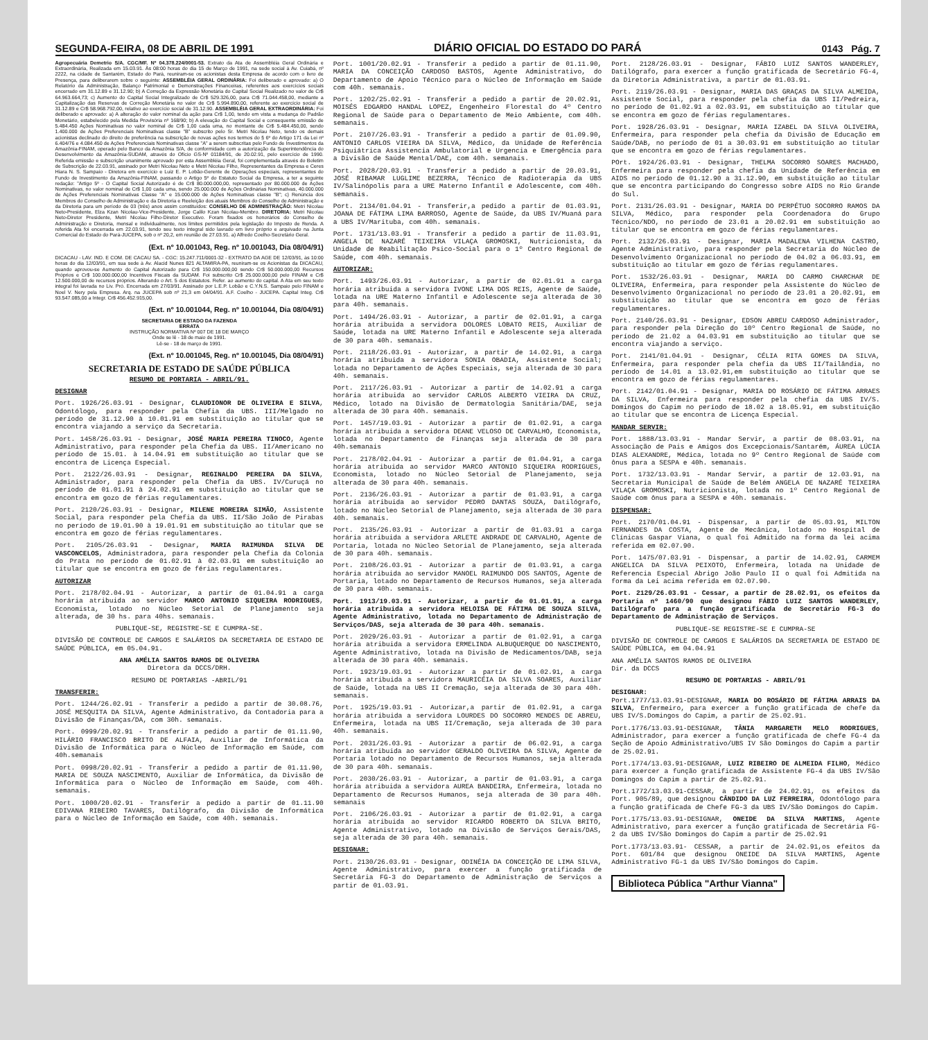SEGUNDA-FEIRA, 08 DE ABRIL DE 1991 DIÁRIO OFICIAL DO ESTADO DO PARÁ 0143 Pág. 7
Agropecuária Demetrio S/A. CGC/MF. Nº 04.378.224/0001-53. Extrato da Ata de Assembléia Geral Ordinária e Extraordinária, Realizada em 15.03.91. Às 08:00 horas do dia 15 de Março de 1991, na sede social à Av. Cuiabá, nº 2222, na cidade de Santarém, Estado do Pará, reuniram-se os acionistas desta Empresa de acordo com o livro de Presença, para deliberarem sobre o seguinte: ASSEMBLÉIA GERAL ORDINÁRIA: Foi deliberado e aprovado: a) O Relatório da Administração, Balanço Patrimonial e Demonstrações Financeiras, referentes aos exercícios sociais encerrado em 31.12.89 e 31.12.90; b) A Correção da Expressão Monetária do Capital Social Realizado no valor de Cr$ 64.963.664,73; c) Aumento do Capital Social Integralizado de Cr$ 529.326,00, para Cr$ 71.044.458,00, mediante a Capitalização das Reservas de Correção Monetária no valor de Cr$ 5.994.890,00, referente ao exercício social de 31.12.89 e Cr$ 58.968.792,00, relativo ao exercício social de 31.12.90. ASSEMBLÉIA GERAL EXTRAORDINÁRIA: Foi deliberado e aprovado: a) A alteração do valor nominal da ação para Cr$ 1,00, tendo em vista a mudança do Padrão Monetário, estabelecido pela Medida Provisória nº 168/90; b) A elevação do Capital Social e consequente emissão de 5.484.450 Ações Nominativas no valor nominal de Cr$ 1,00 cada uma, no montante de Cr$ 5.484.450,00, sendo 1.400.000 de Ações Preferenciais Nominativas classe "B" subscrito pelo Sr. Metri Nicolau Neto, tendo os demais acionistas declinado do direito de preferência na subscrição de novas ações nos termos do § 6º do Artigo 171 da Lei nº 6.404/76 e 4.084.450 de Ações Preferenciais Nominativas classe "A" a serem subscritas pelo Fundo de Investimentos da Amazônia-FINAM, operado pelo Banco da Amazônia S/A, de conformidade com a autorização da Superintendência do Desenvolvimento da Amazônia-SUDAM, através do Ofício GS-Nº 01184/91, de 20.02.91, pelo exercício de 1990. Referida emissão e subscrição unanimente aprovado por esta Assembléia Geral, foi complementada através do Boletim de Subscrição de 22.03.91, assinado por Metri Nicolau Neto e Metri Nicolau Filho, Representantes da Empresa e Ceres Hiara N. S. Sampaio - Diretora em exercício e Luiz E. P. Lobão-Gerente de Operações especiais, representantes do Fundo de Investimento da Amazônia-FINAM, passando o Artigo 5º do Estatuto Social da Empresa, a ter a seguinte redação: "Artigo 5º - O Capital Social Autorizado é de Cr$ 80.000.000,00, representado por 80.000.000 de Ações Nominativas, no valor nominal de Cr$ 1,00 cada uma, sendo 25.000.000 de Ações Ordinárias Nominativas, 40.000.000 de Ações Preferenciais Nominativas Classe "A" e 15.000.000 de Ações Nominativas classe "B"; c) Renúncia dos Membros do Conselho de Administração e da Diretoria e Reeleição dos atuais Membros do Conselho de Administração e da Diretoria para um período de 03 (três) anos assim constituídos: CONSELHO DE ADMINISTRAÇÃO: Metri Nicolau Neto-Presidente, Elza Kzan Nicolau-Vice-Presidente, Jorge Calilo Kzan Nicolau-Membro. DIRETORIA: Metri Nicolau Neto-Diretor Presidente, Metri Nicolau Filho-Diretor Executivo. Foram fixados os honorários do Conselho de Administração e Diretoria, mensal e individualmente, nos limites permitidos pela legislação do Imposto de Renda. A referida Ata foi encerrada em 22.03.91, tendo seu texto integral sido lavrado em livro próprio e arquivado na Junta Comercial do Estado do Pará-JUCEPA, sob o nº 20,2, em reunião de 27.03.91. a) Alfredo Coelho-Secretário Geral.
(Ext. nº 10.001043, Reg. nº 10.001043, Dia 08/04/91)
DICACAU - LAV. IND. E COM. DE CACAU SA. - CGC: 15.247.711/0001-32 - EXTRATO DA AGE DE 12/03/91, às 10:00 horas do dia 12/03/91, em sua sede à Av. Alacid Nunes 821 ALTAMIRA-PA, reuniram-se os Acionistas da DICACAU, quando aprovou-se Aumento do Capital Autorizado para Cr$ 150.000.000,00 sendo Cr$ 50.000.000,00 Recursos Próprios e Cr$ 100.000.000,00 Incentivos Fiscais da SUDAM. Foi subscrito Cr$ 25.000.000,00 pelo FINAM e Cr$ 12.500.000,00 de recursos próprios. Alterando o Art. 5 dos Estatutos. Refer. ao aumento do capital. A Ata em seu texto integral foi lavrada no Liv. Pró. Encerrada em 27/03/91. Assinado por L.E.P. Lobão e C.Y.N.S. Sampaio pelo FINAM e Noel V. Nery pela Empresa. Arq. na JUCEPA sob nº 21,3 em 04/04/91. A.F. Coelho - JUCEPA. Capital Integ. Cr$ 93.547.085,00 a Integr. Cr$ 456.452.915,00.
(Ext. nº 10.001044, Reg. nº 10.001044, Dia 08/04/91)
SECRETARIA DE ESTADO DA FAZENDA
ERRATA
INSTRUÇÃO NORMATIVA Nº 007 DE 18 DE MARÇO
Onde se lê - 18 de maio de 1991.
Lê-se - 18 de março de 1991.
(Ext. nº 10.001045, Reg. nº 10.001045, Dia 08/04/91)
SECRETARIA DE ESTADO DE SAÚDE PÚBLICA
RESUMO DE PORTARIA - ABRIL/91.
DESIGNAR
Port. 1926/26.03.91 - Designar, CLAUDIONOR DE OLIVEIRA E SILVA, Odontólogo, para responder pela Chefia da UBS. III/Melgado no período de 31.12.90 à 10.01.91 em substituição ao titular que se encontra viajando a serviço da Secretaria.
Port. 1458/26.03.91 - Designar, JOSÉ MARIA PEREIRA TINOCO, Agente Administrativo, para responder pela Chefia da UBS. II/Americano no período de 15.01. à 14.04.91 em substituição ao titular que se encontra de Licença Especial.
Port. 2122/26.03.91 - Designar, REGINALDO PEREIRA DA SILVA, Administrador, para responder pela Chefia da UBS. IV/Curuçá no período de 01.01.91 à 24.02.91 em substituição ao titular que se encontra em gozo de férias regulamentares.
Port. 2120/26.03.91 - Designar, MILENE MOREIRA SIMÃO, Assistente Social, para responder pela Chefia da UBS. II/São João de Pirabas no período de 19.01.90 à 19.01.91 em substituição ao titular que se encontra em gozo de férias regulamentares.
Port. 2105/26.03.91 - Designar, MARIA RAIMUNDA SILVA DE VASCONCELOS, Administradora, para responder pela Chefia da Colonia do Prata no período de 01.02.91 à 02.03.91 em substituição ao titular que se encontra em gozo de férias regulamentares.
AUTORIZAR
Port. 2178/02.04.91 - Autorizar, a partir de 01.04.91 a carga horária atribuida ao servidor MARCO ANTONIO SIQUEIRA RODRIGUES, Economista, lotado no Núcleo Setorial de Planejamento seja alterada, de 30 hs. para 40hs. semanais.
PUBLIQUE-SE, REGISTRE-SE E CUMPRA-SE.
DIVISÃO DE CONTROLE DE CARGOS E SALÁRIOS DA SECRETARIA DE ESTADO DE SAÚDE PÚBLICA, em 05.04.91.
ANA AMÉLIA SANTOS RAMOS DE OLIVEIRA
Diretora da DCCS/DRH.
RESUMO DE PORTARIAS -ABRIL/91
TRANSFERIR:
Port. 1244/26.02.91 - Transferir a pedido a partir de 30.08.76, JOSÉ MESQUITA DA SILVA, Agente Administrativo, da Contadoria para a Divisão de Finanças/DA, com 30h. semanais.
Port. 0999/20.02.91 - Transferir a pedido a partir de 01.11.90, HILÁRIO FRANCISCO BRITO DE ALFAIA, Auxiliar de Informática da Divisão de Informática para o Núcleo de Informação em Saúde, com 40h.semanais
Port. 0998/20.02.91 - Transferir a pedido a partir de 01.11.90, MARIA DE SOUZA NASCIMENTO, Auxiliar de Informática, da Divisão de Informática para o Núcleo de Informação em Saúde, com 40h. semanais.
Port. 1000/20.02.91 - Transferir a pedido a partir de 01.11.90 EDIVANA RIBEIRO TAVARES, Datilógrafo, da Divisão de Informática para o Núcleo de Informação em Saúde, com 40h. semanais.
Port. 1001/20.02.91 - Transferir a pedido a partir de 01.11.90, MARIA DA CONCEIÇÃO CARDOSO BASTOS, Agente Administrativo, do Departamento de Apoio Técnico para o Núcleo de Informação em Saúde com 40h. semanais.
Port. 1202/25.02.91 - Transferir a pedido a partir de 20.02.91, MOISÉS EDGARDO HANDAL LOPEZ, Engenheiro Florestal do 4º Centro Regional de Saúde para o Departamento de Meio Ambiente, com 40h. semanais.
Port. 2107/26.03.91 - Transferir a pedido a partir de 01.09.90, ANTONIO CARLOS VIEIRA DA SILVA, Médico, da Unidade de Referência Psiquiátrica Assistencia Ambulatorial e Urgencia e Emergência para a Divisão de Saúde Mental/DAE, com 40h. semanais.
Port. 2028/20.03.91 - Transferir a pedido a partir de 20.03.91, JOSÉ RIBAMAR LUGLIME BEZERRA, Técnico de Radioterapia da UBS IV/Salinópolis para a URE Materno Infantil e Adolescente, com 40h. semanais.
Port. 2134/01.04.91 - Transferir,a pedido a partir de 01.03.91, JOANA DE FÁTIMA LIMA BARROSO, Agente de Saúde, da UBS IV/Muaná para a UBS IV/Marituba, com 40h. semanais.
Port. 1731/13.03.91 - Transferir a pedido a partir de 11.03.91, ANGELA DE NAZARÉ TEIXEIRA VILAÇA GROMOSKI, Nutricionista, da Unidade de Reabilitação Psico-Social para o 1º Centro Regional de Saúde, com 40h. semanais.
AUTORIZAR:
Port. 1493/26.03.91 - Autorizar, a partir de 02.01.91 a carga horária atribuida a servidora IVONE LIMA DOS REIS, Agente de Saúde, lotada na URE Materno Infantil e Adolescente seja alterada de 30 para 40h. semanais.
Port. 1494/26.03.91 - Autorizar, a partir de 02.01.91, a carga horária atribuida a servidora DOLORES LOBATO REIS, Auxiliar de Saúde, lotada na URE Materno Infantil e Adolescente seja alterada de 30 para 40h. semanais.
Port. 2118/26.03.91 - Autorizar, a partir de 14.02.91, a carga horária atribuida a servidora SONIA OBADIA, Assistente Social; lotada no Departamento de Ações Especiais, seja alterada de 30 para 40h. semanais.
Port. 2117/26.03.91 - Autorizar a partir de 14.02.91 a carga horária atribuida ao servidor CARLOS ALBERTO VIEIRA DA CRUZ, Médico, lotado na Divisão de Dermatologia Sanitária/DAE, seja alterada de 30 para 40h. semanais.
Port. 1457/19.03.91 - Autorizar a partir de 01.02.91, a carga horária atribuida a servidora DEANE VELOSO DE CARVALHO, Economista, lotada no Departamento de Finanças seja alterada de 30 para 40h.semanais
Port. 2178/02.04.91 - Autorizar a partir de 01.04.91, a carga horária atribuida ao servidor MARCO ANTONIO SIQUEIRA RODRIGUES, Economista, lotado no Núcleo Setorial de Planejamento, seja alterada de 30 para 40h. semanais.
Port. 2136/26.03.91 - Autorizar a partir de 01.03.91, a carga horária atribuida ao servidor PEDRO DANTAS SOUZA, Datilógrafo, lotado no Núcleo Setorial de Planejamento, seja alterada de 30 para 40h. semanais.
Port. 2135/26.03.91 - Autorizar a partir de 01.03.91 a carga horária atribuida a servidora ARLETE ANDRADE DE CARVALHO, Agente de Portaria, lotada no Núcleo Setorial de Planejamento, seja alterada de 30 para 40h. semanais.
Port. 2108/26.03.91 - Autorizar a partir de 01.03.91, a carga horária atribuida ao servidor MANOEL RAIMUNDO DOS SANTOS, Agente de Portaria, lotado no Departamento de Recursos Humanos, seja alterada de 30 para 40h. semanais.
Port. 1913/19.03.91 - Autorizar, a partir de 01.01.91, a carga horária atribuida a servidora HELOISA DE FÁTIMA DE SOUZA SILVA, Agente Administrativo, lotada no Departamento de Administração de Serviços/DAS, seja alterada de 30 para 40h. semanais.
Port. 2029/26.03.91 - Autorizar a partir de 01.02.91, a carga horária atribuida a servidora ERMELINDA ALBUQUERQUE DO NASCIMENTO, Agente Administrativo, lotada na Divisão de Medicamentos/DAB, seja alterada de 30 para 40h. semanais.
Port. 1923/19.03.91 - Autorizar a partir de 01.02.91, a carga horária atribuida a servidora MAURICÉIA DA SILVA SOARES, Auxiliar de Saúde, lotada na UBS II Cremação, seja alterada de 30 para 40h. semanais.
Port. 1925/19.03.91 - Autorizar,a partir de 01.02.91, a carga horária atribuida a servidora LOURDES DO SOCORRO MENDES DE ABREU, Enfermeira, lotada na UBS II/Cremação, seja alterada de 30 para 40h. semanais.
Port. 2031/26.03.91 - Autorizar a partir de 06.02.91, a carga horária atribuida ao servidor GERALDO OLIVEIRA DA SILVA, Agente de Portaria lotado no Departamento de Recursos Humanos, seja alterada de 30 para 40h. semanais.
Port. 2030/26.03.91 - Autorizar, a partir de 01.03.91, a carga horária atribuida a servidora AUREA BANDEIRA, Enfermeira, lotada no Departamento de Recursos Humanos, seja alterada de 30 para 40h. semanais
Port. 2106/26.03.91 - Autorizar a partir de 01.02.91, a carga horária atribuida ao servidor RICARDO ROBERTO DA SILVA BRITO, Agente Administrativo, lotado na Divisão de Serviços Gerais/DAS, seja alterada de 30 para 40h. semanais.
DESIGNAR:
Port. 2130/26.03.91 - Designar, ODINÉIA DA CONCEIÇÃO DE LIMA SILVA, Agente Administrativo, para exercer a função gratificada de Secretária FG-3 do Departamento de Administração de Serviços a partir de 01.03.91.
Port. 2128/26.03.91 - Designar, FÁBIO LUIZ SANTOS WANDERLEY, Datilógrafo, para exercer a função gratificada de Secretário FG-4, da Diretoria Administrativa, a partir de 01.03.91.
Port. 2119/26.03.91 - Designar, MARIA DAS GRAÇAS DA SILVA ALMEIDA, Assistente Social, para responder pela chefia da UBS II/Pedreira, no período de 01.02.91 a 02.03.91, em substituição ao titular que se encontra em gozo de férias regulamentares.
Port. 1928/26.03.91 - Designar, MARIA IZABEL DA SILVA OLIVEIRA, Enfermeira, para responder pela chefia da Divisão de Educação em Saúde/DAB, no período de 01 a 30.03.91 em substituição ao titular que se encontra em gozo de férias regulamentares.
POrt. 1924/26.03.91 - Designar, THELMA SOCORRO SOARES MACHADO, Enfermeira para responder pela chefia da Unidade de Referência em AIDS no período de 01.12.90 a 31.12.90, em substituição ao titular que se encontra participando do Congresso sobre AIDS no Rio Grande do Sul.
Port. 2131/26.03.91 - Designar, MARIA DO PERPÉTUO SOCORRO RAMOS DA SILVA, Médico, para responder pela Coordenadora do Grupo Técnico/NDO, no período de 23.01 a 20.02.91 em substituição ao titular que se encontra em gozo de férias regulamentares.
Port. 2132/26.03.91 - Designar, MARIA MADALENA VILHENA CASTRO, Agente Administrativo, para responder pela Secretaria do Núcleo de Desenvolvimento Organizacional no período de 04.02 a 06.03.91, em substituição ao titular em gozo de férias regulamentares.
Port. 1532/26.03.91 - Designar, MARIA DO CARMO CHARCHAR DE OLIVEIRA, Enfermeira, para responder pela Assistente do Núcleo de Desenvolvimento Organizacional no período de 23.01 a 20.02.91, em substituição ao titular que se encontra em gozo de férias regulamentares.
Port. 2140/26.03.91 - Designar, EDSON ABREU CARDOSO Administrador, para responder pela Direção do 10º Centro Regional de Saúde, no período de 21.02 a 04.03.91 em substituição ao titular que se encontra viajando a serviço.
Port. 2141/01.04.91 - Designar, CÉLIA RITA GOMES DA SILVA, Enfermeira, para responder pela chefia da UBS II/Tailândia, no período de 14.01 a 13.02.91,em substituição ao titular que se encontra em gozo de férias regulamentares.
Port. 2142/01.04.91 - Designar, MARIA DO ROSÁRIO DE FÁTIMA ARRAES DA SILVA, Enfermeira para responder pela chefia da UBS IV/S. Domingos do Capim no período de 18.02 a 18.05.91, em substituição ao titular que se encontra de Licença Especial.
MANDAR SERVIR:
Port. 1888/13.03.91 - Mandar Servir, a partir de 08.03.91, na Associação de Pais e Amigos dos Excepcionais/Santarém, ÁUREA LÚCIA DIAS ALEXANDRE, Médica, lotada no 9º Centro Regional de Saúde com ônus para a SESPA e 40h. semanais.
Port. 1732/13.03.91 - Mandar Servir, a partir de 12.03.91, na Secretaria Municipal de Saúde de Belém ANGELA DE NAZARÉ TEIXEIRA VILAÇA GROMOSKI, Nutricionista, lotada no 1º Centro Regional de Saúde com ônus para a SESPA e 40h. semanais.
DISPENSAR:
Port. 2170/01.04.91 - Dispensar, a partir de 05.03.91, MILTON FERNANDES DA COSTA, Agente de Mecânica, lotado no Hospital de Clínicas Gaspar Viana, o qual foi Admitido na forma da lei acima referida em 02.07.90.
Port. 1475/07.03.91 - Dispensar, a partir de 14.02.91, CARMEM ANGELICA DA SILVA PEIXOTO, Enfermeira, lotada na Unidade de Referencia Especial Abrigo João Paulo II o qual foi Admitida na forma da Lei acima referida em 02.07.90.
Port. 2129/26.03.91 - Cessar, a partir de 28.02.91, os efeitos da Portaria nº 1460/90 que designou FÁBIO LUIZ SANTOS WANDERLEY, Datilógrafo para a função gratificada de Secretário FG-3 do Departamento de Administração de Serviços.
PUBLIQUE-SE REGISTRE-SE E CUMPRA-SE
DIVISÃO DE CONTROLE DE CARGOS E SALÁRIOS DA SECRETARIA DE ESTADO DE SAÚDE PÚBLICA, em 04.04.91
ANA AMÉLIA SANTOS RAMOS DE OLIVEIRA
Dir. da DCCS
RESUMO DE PORTARIAS - ABRIL/91
DESIGNAR:
Port.1777/13.03.91-DESIGNAR, MARIA DO ROSÁRIO DE FÁTIMA ARRAIS DA SILVA, Enfermeiro, para exercer a função gratificada de chefe da UBS IV/S.Domingos do Capim, a partir de 25.02.91.
Port.1776/13.03.91-DESIGNAR, TÂNIA MARGARETH MELO RODRIGUES, Administrador, para exercer a função gratificada de chefe FG-4 da Seção de Apoio Administrativo/UBS IV São Domingos do Capim a partir de 25.02.91.
Port.1774/13.03.91-DESIGNAR, LUIZ RIBEIRO DE ALMEIDA FILHO, Médico para exercer a função gratificada de Assistente FG-4 da UBS IV/São Domingos do Capim a partir de 25.02.91.
Port.1772/13.03.91-CESSAR, a partir de 24.02.91, os efeitos da Port. 905/89, que designou CÂNDIDO DA LUZ FERREIRA, Odontólogo para a função gratificada de Chefe FG-3 da UBS IV/São Domingos do Capim.
Port.1775/13.03.91-DESIGNAR, ONEIDE DA SILVA MARTINS, Agente Administrativo, para exercer a função gratificada de Secretária FG-2 da UBS IV/São Domingos do Capim a partir de 25.02.91
Port.1773/13.03.91- CESSAR, a partir de 24.02.91,os efeitos da Port. 601/84 que designou ONEIDE DA SILVA MARTINS, Agente Administrativo FG-1 da UBS IV/São Domingos do Capim.
Biblioteca Pública "Arthur Vianna"